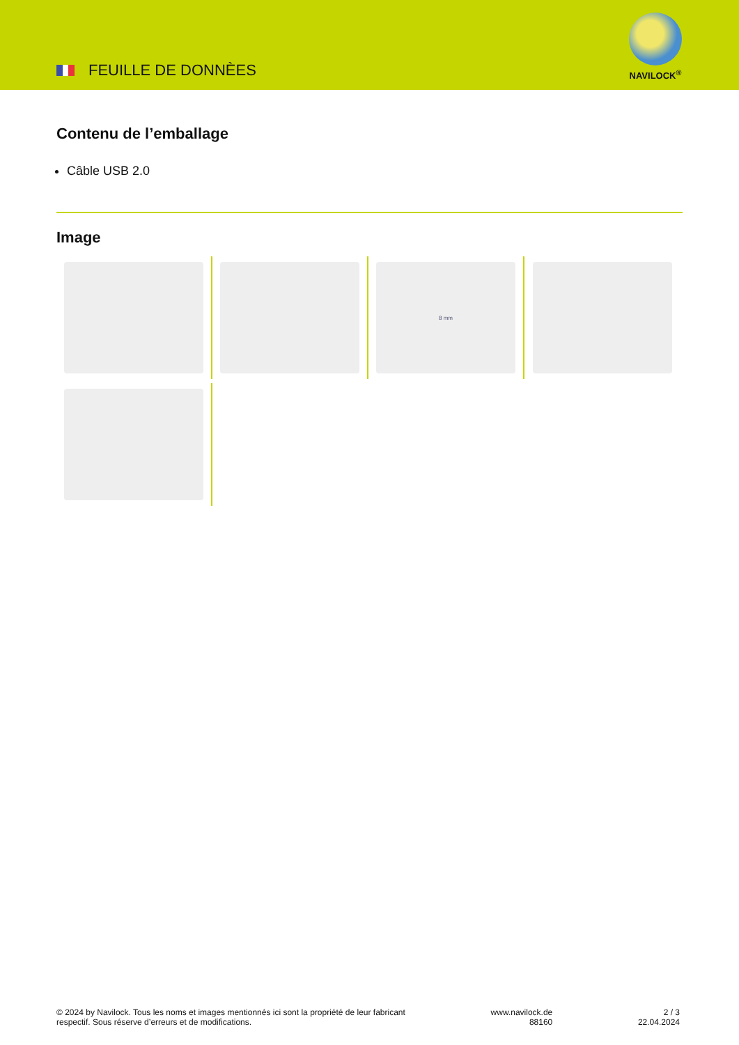FEUILLE DE DONNÈES
NAVILOCK<sup>®</sup>
Contenu de l’emballage
Câble USB 2.0
Image
8 mm
© 2024 by Navilock. Tous les noms et images mentionnés ici sont la propriété de leur fabricant
respectif. Sous réserve d’erreurs et de modifications.
www.navilock.de
88160
2 / 3
22.04.2024